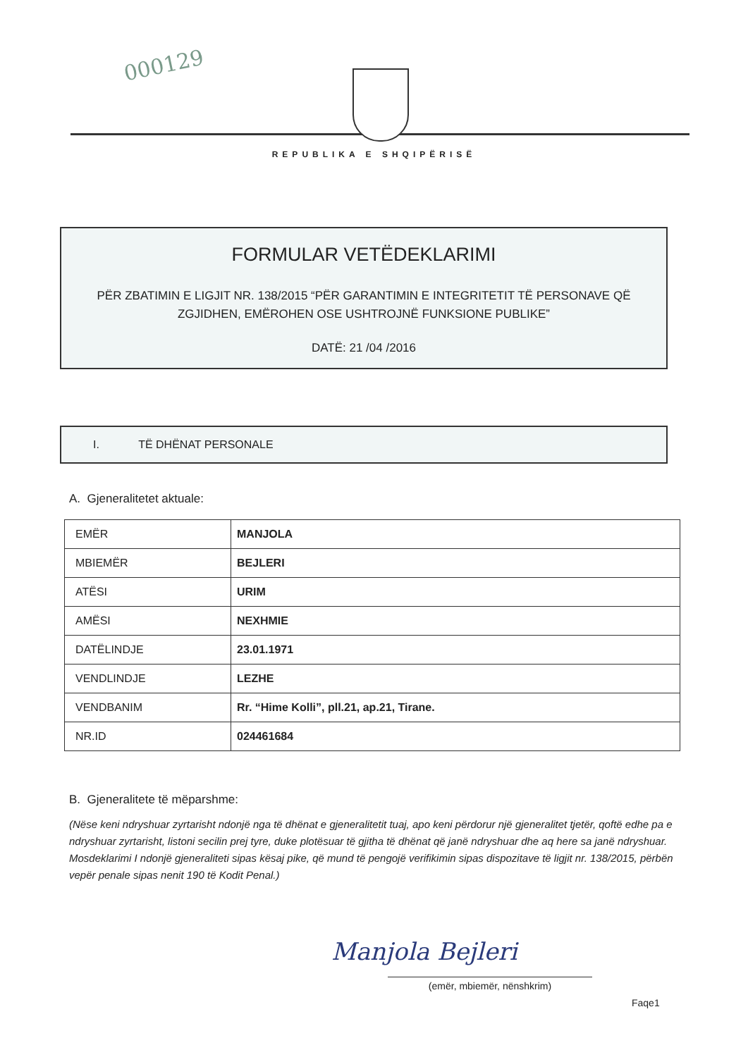000129
REPUBLIKA E SHQIPËRISË
FORMULAR VETËDEKLARIMI
PËR ZBATIMIN E LIGJIT NR. 138/2015 “PËR GARANTIMIN E INTEGRITETIT TË PERSONAVE QË
ZGJIDHEN, EMËROHEN OSE USHTROJNË FUNKSIONE PUBLIKE”
DATË: 21 /04 /2016
I. TË DHËNAT PERSONALE
A. Gjeneralitetet aktuale:
| EMËR | MANJOLA |
| MBIEMËR | BEJLERI |
| ATËSI | URIM |
| AMËSI | NEXHMIE |
| DATËLINDJE | 23.01.1971 |
| VENDLINDJE | LEZHE |
| VENDBANIM | Rr. “Hime Kolli”, pll.21, ap.21, Tirane. |
| NR.ID | 024461684 |
B. Gjeneralitete të mëparshme:
(Nëse keni ndryshuar zyrtarisht ndonjë nga të dhënat e gjeneralitetit tuaj, apo keni përdorur një gjeneralitet tjetër, qoftë edhe pa e ndryshuar zyrtarisht, listoni secilin prej tyre, duke plotësuar të gjitha të dhënat që janë ndryshuar dhe aq here sa janë ndryshuar. Mosdeklarimi I ndonjë gjeneraliteti sipas kësaj pike, që mund të pengojë verifikimin sipas dispozitave të ligjit nr. 138/2015, përbën vepër penale sipas nenit 190 të Kodit Penal.)
Manjola Bejleri
(emër, mbiemër, nënshkrim)
Faqe1